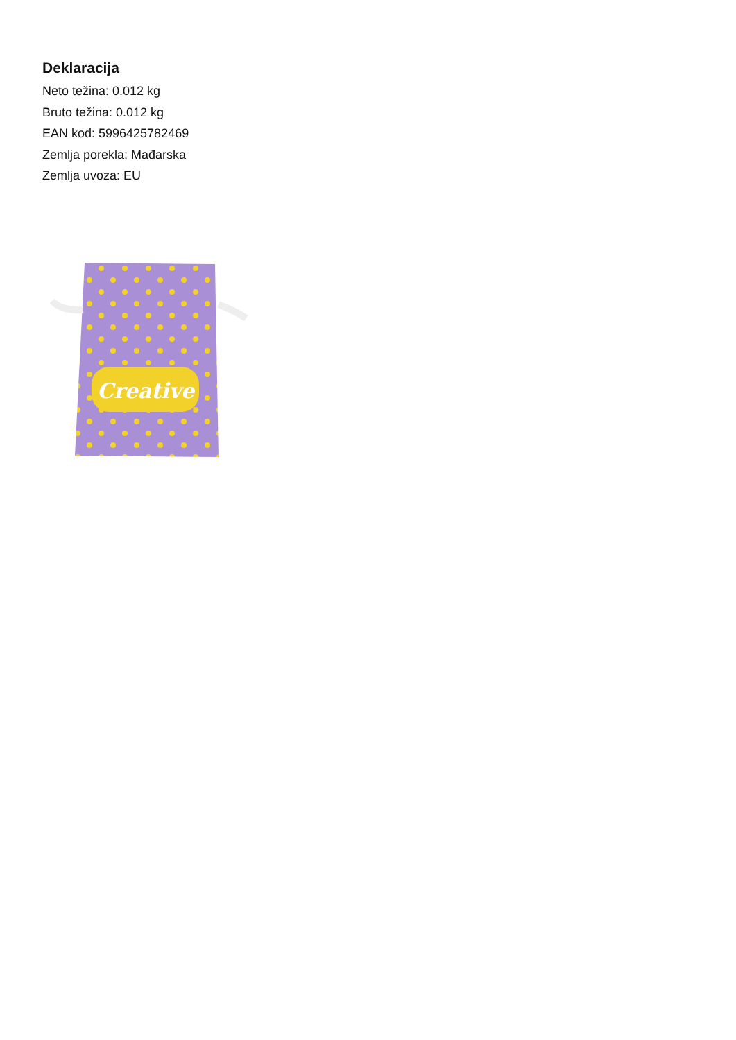Deklaracija
Neto težina: 0.012 kg
Bruto težina: 0.012 kg
EAN kod: 5996425782469
Zemlja porekla: Mađarska
Zemlja uvoza: EU
Creative